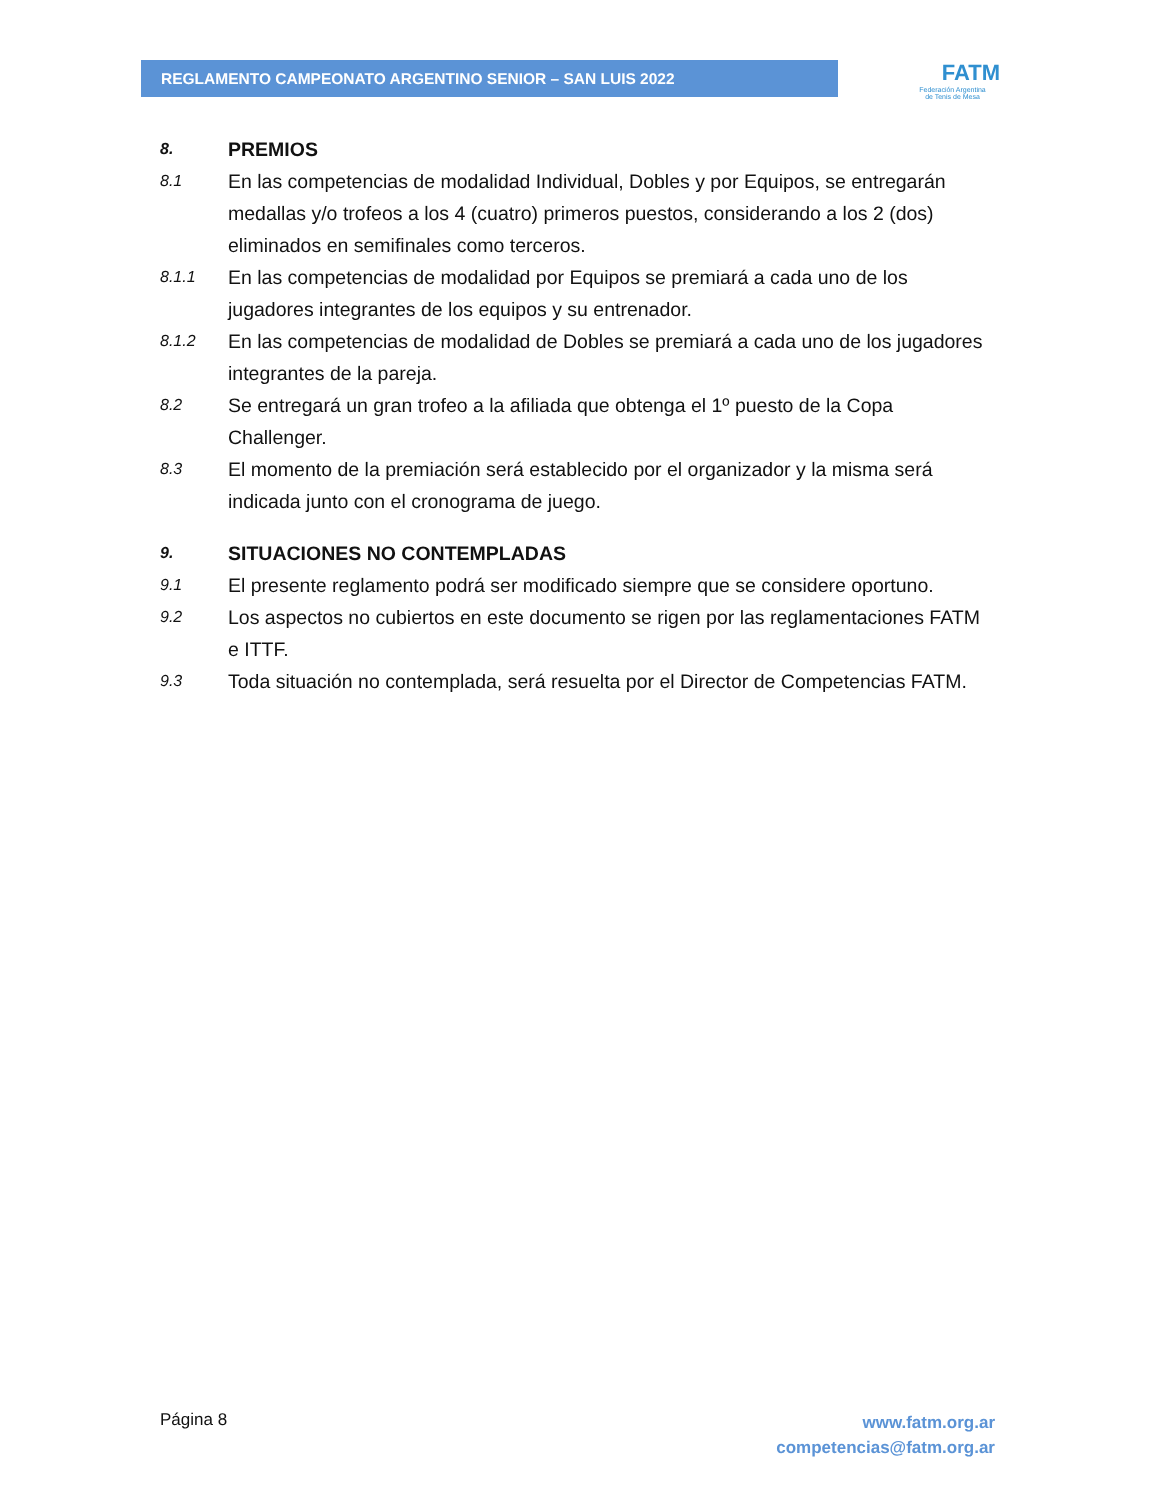REGLAMENTO CAMPEONATO ARGENTINO SENIOR – SAN LUIS 2022
FATM
Federación Argentina
de Tenis de Mesa
8.
PREMIOS
8.1
En las competencias de modalidad Individual, Dobles y por Equipos, se entregarán medallas y/o trofeos a los 4 (cuatro) primeros puestos, considerando a los 2 (dos) eliminados en semifinales como terceros.
8.1.1
En las competencias de modalidad por Equipos se premiará a cada uno de los jugadores integrantes de los equipos y su entrenador.
8.1.2
En las competencias de modalidad de Dobles se premiará a cada uno de los jugadores integrantes de la pareja.
8.2
Se entregará un gran trofeo a la afiliada que obtenga el 1º puesto de la Copa Challenger.
8.3
El momento de la premiación será establecido por el organizador y la misma será indicada junto con el cronograma de juego.
9.
SITUACIONES NO CONTEMPLADAS
9.1
El presente reglamento podrá ser modificado siempre que se considere oportuno.
9.2
Los aspectos no cubiertos en este documento se rigen por las reglamentaciones FATM e ITTF.
9.3
Toda situación no contemplada, será resuelta por el Director de Competencias FATM.
Página 8
www.fatm.org.ar
competencias@fatm.org.ar